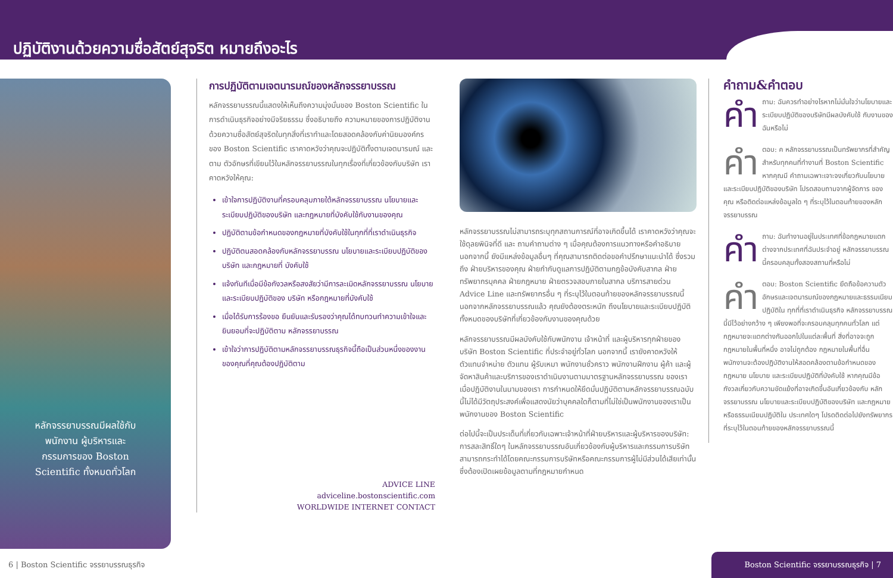ปฏิบัติงานด้วยความซื่อสัตย์สุจริต หมายถึงอะไร
หลักจรรยาบรรณมีผลใช้กับ
พนักงาน ผู้บริหารและ
กรรมการของ Boston
Scientific ทั้งหมดทั่วโลก
การปฏิบัติตามเจตนารมณ์ของหลักจรรยาบรรณ
หลักจรรยาบรรณนี้แสดงให้เห็นถึงความมุ่งมั่นของ Boston Scientific ในการดำเนินธุรกิจอย่างมีจริยธรรม ซึ่งอธิบายถึง ความหมายของการปฏิบัติงานด้วยความซื่อสัตย์สุจริตในทุกสิ่งที่เราทำและโดยสอดคล้องกับค่านิยมองค์กรของ Boston Scientific เราคาดหวังว่าคุณจะปฏิบัติทั้งตามเจตนารมณ์ และตาม ตัวอักษรที่เขียนไว้ในหลักจรรยาบรรณในทุกเรื่องที่เกี่ยวข้องกับบริษัท เราคาดหวังให้คุณ:
เข้าใจการปฏิบัติงานที่ครอบคลุมภายใต้หลักจรรยาบรรณ นโยบายและระเบียบปฏิบัติของบริษัท และกฎหมายที่บังคับใช้กับงานของคุณ
ปฏิบัติตามข้อกำหนดของกฎหมายที่บังคับใช้ในทุกที่ที่เราดำเนินธุรกิจ
ปฏิบัติตนสอดคล้องกับหลักจรรยาบรรณ นโยบายและระเบียบปฏิบัติของบริษัท และกฎหมายที่ บังคับใช้
แจ้งทันทีเมื่อมีข้อกังวลหรือสงสัยว่ามีการละเมิดหลักจรรยาบรรณ นโยบายและระเบียบปฏิบัติของ บริษัท หรือกฎหมายที่บังคับใช้
เมื่อได้รับการร้องขอ ยืนยันและรับรองว่าคุณได้ทบทวนทำความเข้าใจและยินยอมที่จะปฏิบัติตาม หลักจรรยาบรรณ
เข้าใจว่าการปฏิบัติตามหลักจรรยาบรรณธุรกิจนี้ถือเป็นส่วนหนึ่งของงานของคุณที่คุณต้องปฏิบัติตาม
ADVICE LINE
adviceline.bostonscientific.com
WORLDWIDE INTERNET CONTACT
หลักจรรยาบรรณไม่สามารถระบุทุกสถานการณ์ที่อาจเกิดขึ้นได้ เราคาดหวังว่าคุณจะใช้ดุลยพินิจที่ดี และ ถามคำถามต่าง ๆ เมื่อคุณต้องการแนวทางหรือคำอธิบาย นอกจากนี้ ยังมีแหล่งข้อมูลอื่นๆ ที่คุณสามารถติดต่อขอคำปรึกษาแนะนำได้ ซึ่งรวมถึง ฝ่ายบริหารของคุณ ฝ่ายกำกับดูแลการปฏิบัติตามกฎข้อบังคับสากล ฝ่ายทรัพยากรบุคคล ฝ่ายกฎหมาย ฝ่ายตรวจสอบภายในสากล บริการสายด่วน Advice Line และทรัพยากรอื่น ๆ ที่ระบุไว้ในตอนท้ายของหลักจรรยาบรรณนี้ นอกจากหลักจรรยาบรรณแล้ว คุณยังต้องตระหนัก ถึงนโยบายและระเบียบปฏิบัติทั้งหมดของบริษัทที่เกี่ยวข้องกับงานของคุณด้วย
หลักจรรยาบรรณมีผลบังคับใช้กับพนักงาน เจ้าหน้าที่ และผู้บริหารทุกฝ่ายของบริษัท Boston Scientific ที่ประจำอยู่ทั่วโลก นอกจากนี้ เรายังคาดหวังให้ตัวแทนจำหน่าย ตัวแทน ผู้รับเหมา พนักงานชั่วคราว พนักงานฝึกงาน ผู้ค้า และผู้จัดหาสินค้าและบริการของเราดำเนินงานตามมาตรฐานหลักจรรยาบรรณ ของเราเมื่อปฏิบัติงานในนามของเรา การกำหนดให้ยึดมั่นปฏิบัติตามหลักจรรยาบรรณฉบับนี้ไม่ได้มีวัตถุประสงค์เพื่อแสดงนัยว่าบุคคลใดก็ตามที่ไม่ใช่เป็นพนักงานของเราเป็นพนักงานของ Boston Scientific
ต่อไปนี้จะเป็นประเด็นที่เกี่ยวกับเฉพาะเจ้าหน้าที่ฝ่ายบริหารและผู้บริหารของบริษัท: การสละสิทธิ์ใดๆ ในหลักจรรยาบรรณอันเกี่ยวข้องกับผู้บริหารและกรรมการบริษัท สามารถกระทำได้โดยคณะกรรมการบริษัทหรือคณะกรรมการผู้ไม่มีส่วนได้เสียเท่านั้น ซึ่งต้องเปิดเผยข้อมูลตามที่กฎหมายกำหนด
คำถาม&คำตอบ
คำ ถาม: ฉันควรทำอย่างไรหากไม่มั่นใจว่านโยบายและระเบียบปฏิบัติของบริษัทมีผลบังคับใช้ กับงานของ ฉันหรือไม่
คำ ตอบ: ค หลักจรรยาบรรณเป็นทรัพยากรที่สำคัญสำหรับทุกคนที่ทำงานที่ Boston Scientific หากคุณมี คำถามเฉพาะเจาะจงเกี่ยวกับนโยบายและระเบียบปฏิบัติของบริษัท โปรดสอบถามจากผู้จัดการ ของคุณ หรือติดต่อแหล่งข้อมูลใด ๆ ที่ระบุไว้ในตอนท้ายของหลักจรรยาบรรณ
คำ ถาม: ฉันทำงานอยู่ในประเทศที่ข้อกฎหมายแตกต่างจากประเทศที่ฉันประจำอยู่ หลักจรรยาบรรณ นี้ครอบคลุมทั้งสองสถานที่หรือไม่
คำ ตอบ: Boston Scientific ยึดถือข้อความตัวอักษรและเจตนารมณ์ของกฎหมายและธรรมเนียมปฏิบัติใน ทุกที่ที่เราดำเนินธุรกิจ หลักจรรยาบรรณนี้มีไว้อย่างกว้าง ๆ เพียงพอที่จะครอบคลุมทุกคนทั่วโลก แต่กฎหมายจะแตกต่างกันออกไปในแต่ละพื้นที่ สิ่งที่อาจจะถูกกฎหมายในพื้นที่หนึ่ง อาจไม่ถูกต้อง กฎหมายในพื้นที่อื่น พนักงานจะต้องปฏิบัติงานให้สอดคล้องตามข้อกำหนดของกฎหมาย นโยบาย และระเบียบปฏิบัติที่บังคับใช้ หากคุณมีข้อกังวลเกี่ยวกับความขัดแย้งที่อาจเกิดขึ้นอันเกี่ยวข้องกับ หลักจรรยาบรรณ นโยบายและระเบียบปฏิบัติของบริษัท และกฎหมายหรือธรรมเนียมปฏิบัติใน ประเทศใดๆ โปรดติดต่อไปยังทรัพยากรที่ระบุไว้ในตอนท้ายของหลักจรรยาบรรณนี้
6 | Boston Scientific จรรยาบรรณธุรกิจ
Boston Scientific จรรยาบรรณธุรกิจ | 7